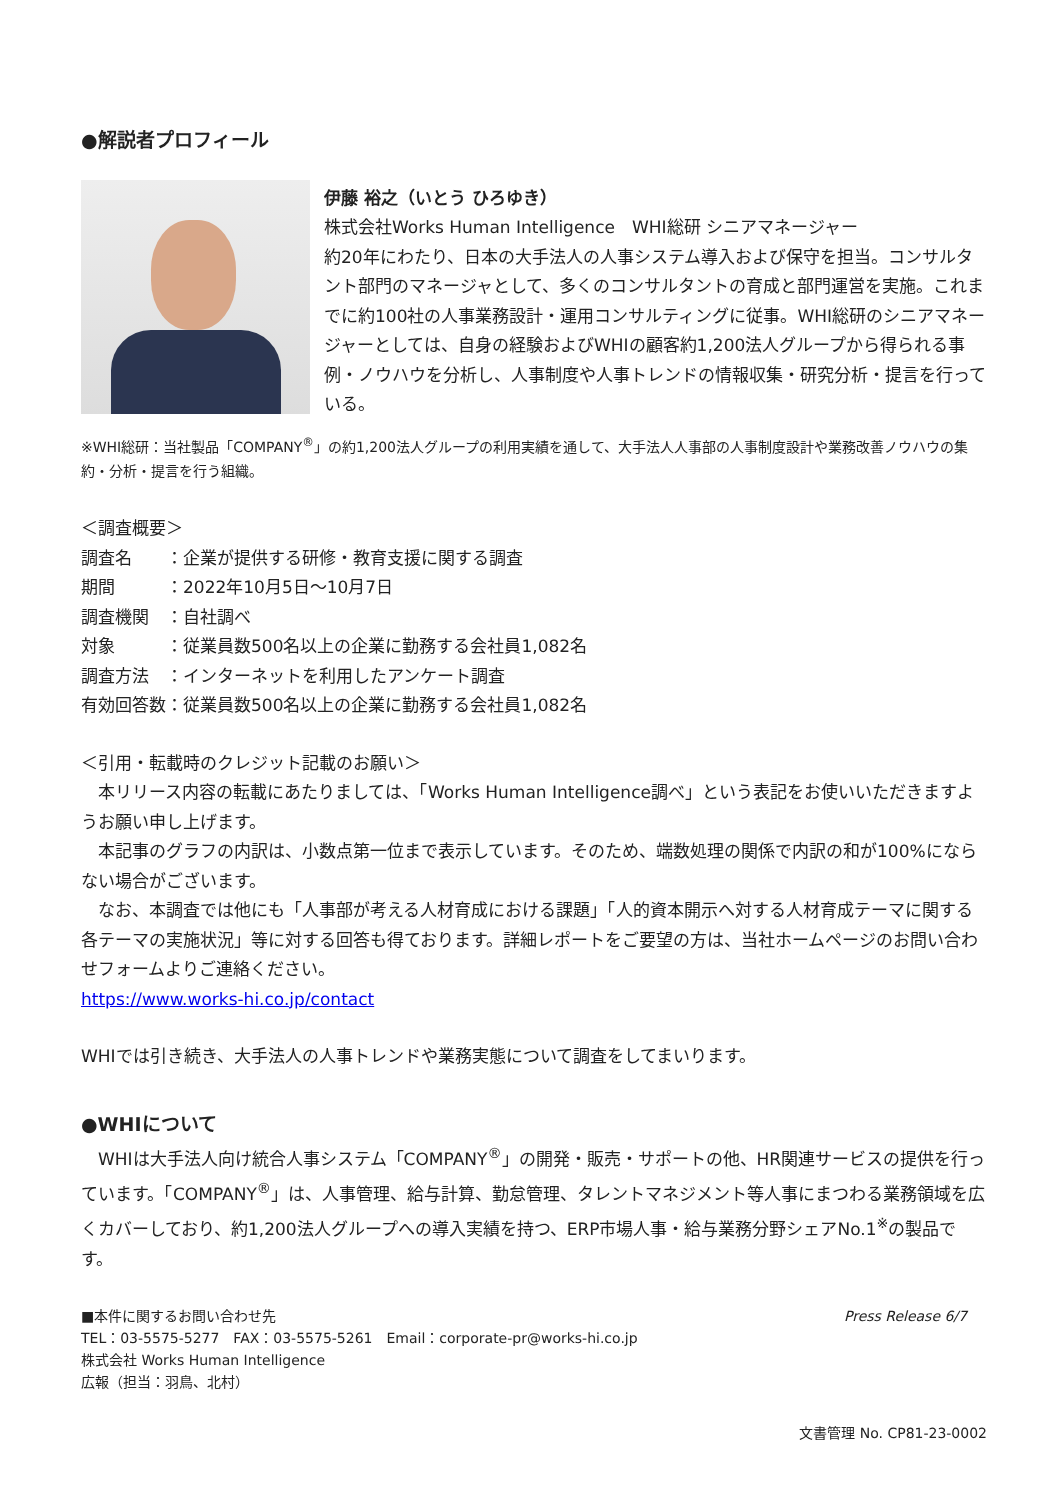●解説者プロフィール
伊藤 裕之（いとう ひろゆき）
株式会社Works Human Intelligence　WHI総研 シニアマネージャー
約20年にわたり、日本の大手法人の人事システム導入および保守を担当。コンサルタント部門のマネージャとして、多くのコンサルタントの育成と部門運営を実施。これまでに約100社の人事業務設計・運用コンサルティングに従事。WHI総研のシニアマネージャーとしては、自身の経験およびWHIの顧客約1,200法人グループから得られる事例・ノウハウを分析し、人事制度や人事トレンドの情報収集・研究分析・提言を行っている。
※WHI総研：当社製品「COMPANY<sup>®</sup>」の約1,200法人グループの利用実績を通して、大手法人人事部の人事制度設計や業務改善ノウハウの集約・分析・提言を行う組織。
＜調査概要＞
調査名　　：企業が提供する研修・教育支援に関する調査
期間　　　：2022年10月5日～10月7日
調査機関　：自社調べ
対象　　　：従業員数500名以上の企業に勤務する会社員1,082名
調査方法　：インターネットを利用したアンケート調査
有効回答数：従業員数500名以上の企業に勤務する会社員1,082名
＜引用・転載時のクレジット記載のお願い＞
　本リリース内容の転載にあたりましては、「Works Human Intelligence調べ」という表記をお使いいただきますようお願い申し上げます。
　本記事のグラフの内訳は、小数点第一位まで表示しています。そのため、端数処理の関係で内訳の和が100%にならない場合がございます。
　なお、本調査では他にも「人事部が考える人材育成における課題」「人的資本開示へ対する人材育成テーマに関する各テーマの実施状況」等に対する回答も得ております。詳細レポートをご要望の方は、当社ホームページのお問い合わせフォームよりご連絡ください。
https://www.works-hi.co.jp/contact
WHIでは引き続き、大手法人の人事トレンドや業務実態について調査をしてまいります。
●WHIについて
　WHIは大手法人向け統合人事システム「COMPANY<sup>®</sup>」の開発・販売・サポートの他、HR関連サービスの提供を行っています。「COMPANY<sup>®</sup>」は、人事管理、給与計算、勤怠管理、タレントマネジメント等人事にまつわる業務領域を広くカバーしており、約1,200法人グループへの導入実績を持つ、ERP市場人事・給与業務分野シェアNo.1<sup>※</sup>の製品です。
■本件に関するお問い合わせ先
TEL：03-5575-5277　FAX：03-5575-5261　Email：corporate-pr@works-hi.co.jp
株式会社 Works Human Intelligence
広報（担当：羽鳥、北村）
Press Release 6/7
文書管理 No. CP81-23-0002